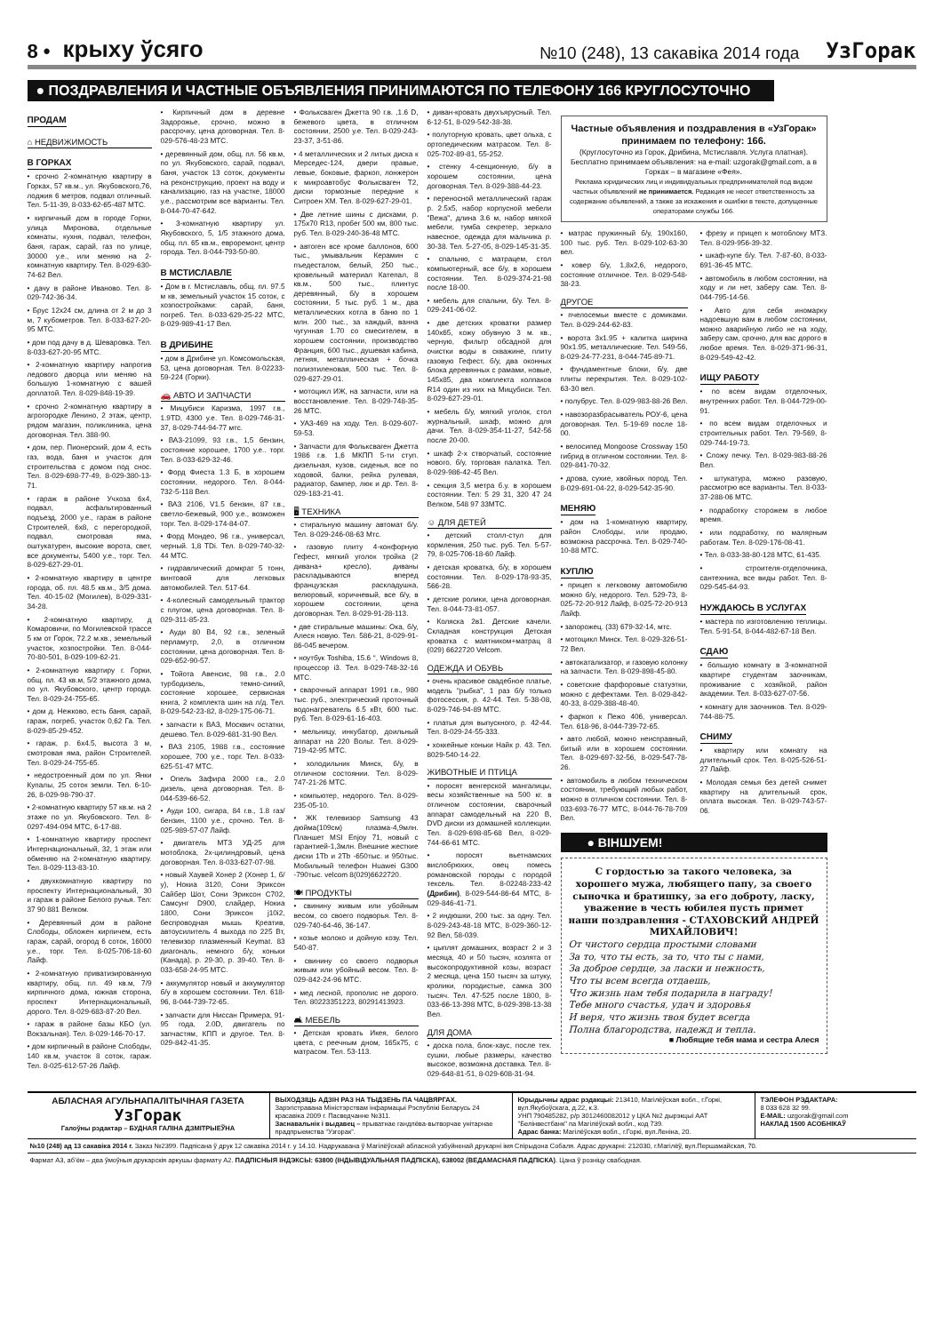8 • крыху ўсяго №10 (248), 13 сакавіка 2014 года УзГорак
● ПОЗДРАВЛЕНИЯ И ЧАСТНЫЕ ОБЪЯВЛЕНИЯ ПРИНИМАЮТСЯ ПО ТЕЛЕФОНУ 166 КРУГЛОСУТОЧНО
ПРОДАМ
⌂ НЕДВИЖИМОСТЬ
В ГОРКАХ
• срочно 2-комнатную квартиру в Горках, 57 кв.м., ул. Якубовского,76, лоджия 6 метров, подвал отличный. Тел. 5-11-39, 8-033-62-65-487 МТС.
• кирпичный дом в городе Горки, улица Миронова, отдельные комнаты, кухня, подвал, телефон, баня, гараж, сарай, газ по улице, 30000 у.е., или меняю на 2-комнатную квартиру. Тел. 8-029-630-74-62 Вел.
• дачу в районе Иваново. Тел. 8-029-742-36-34.
• Брус 12х24 см, длина от 2 м до 3 м, 7 кубометров. Тел. 8-033-627-20-95 МТС.
• дом под дачу в д. Шеваровка. Тел. 8-033-627-20-95 МТС.
• 2-комнатную квартиру напротив ледового дворца или меняю на большую 1-комнатную с вашей доплатой. Тел. 8-029-848-19-39.
• срочно 2-комнатную квартиру в агрогородке Ленино, 2 этаж, центр, рядом магазин, поликлиника, цена договорная. Тел. 388-90.
• дом, пер. Пионерский, дом 4, есть газ, вода, баня и участок для строительства с домом под снос. Тел. 8-029-698-77-49, 8-029-380-13-71.
• гараж в районе Учхоза 6х4, подвал, асфальтированный подъезд, 2000 у.е., гараж в районе Строителей, 6х8, с перегородкой, подвал, смотровая яма, оштукатурен, высокие ворота, свет, все документы, 5400 у.е., торг. Тел. 8-029-627-29-01.
• 2-комнатную квартиру в центре города, об. пл. 48.5 кв.м., 3/5 дома. Тел. 40-15-02 (Могилев), 8-029-331-34-28.
• 2-комнатную квартиру, д Комаровичи, по Могилевской трассе 5 км от Горок, 72.2 м.кв., земельный участок, хозпостройки. Тел. 8-044-70-80-501, 8-029-109-62-21.
• 2-комнатную квартиру г. Горки, общ. пл. 43 кв.м, 5/2 этажного дома, по ул. Якубовского, центр города. Тел. 8-029-24-755-65.
• дом д. Нежково, есть баня, сарай, гараж, погреб, участок 0,62 Га. Тел. 8-029-85-29-452.
• гараж, р. 6х4.5, высота 3 м, смотровая яма, район Строителей. Тел. 8-029-24-755-65.
• недостроенный дом по ул. Янки Купалы, 25 соток земли. Тел. 6-10-26, 8-029-98-790-37.
• 2-комнатную квартиру 57 кв.м. на 2 этаже по ул. Якубовского. Тел. 8-0297-494-094 МТС, 6-17-88.
• 1-комнатную квартиру проспект Интернациональный, 32, 1 этаж или обменяю на 2-комнатную квартиру. Тел. 8-029-113-83-10.
• двухкомнатную квартиру по проспекту Интернациональный, 30 и гараж в районе Белого ручья. Тел: 37 90 881 Велком.
• Деревянный дом в районе Слободы, обложен кирпичем, есть гараж, сарай, огород 6 соток, 16000 у.е., торг. Тел. 8-025-706-18-60 Лайф.
• 2-комнатную приватизированную квартиру, общ. пл. 49 кв.м, 7/9 кирпичного дома, южная сторона, проспект Интернациональный, дорого. Тел. 8-029-683-87-20 Вел.
• гараж в районе базы КБО (ул. Вокзальная). Тел. 8-029-146-70-17.
• дом кирпичный в районе Слободы, 140 кв.м, участок 8 соток, гараж. Тел. 8-025-612-57-26 Лайф.
• Кирпичный дом в деревне Задорожье, срочно, можно в рассрочку, цена договорная. Тел. 8-029-576-48-23 МТС.
• деревянный дом, общ. пл. 56 кв.м, по ул. Якубовского, сарай, подвал, баня, участок 13 соток, документы на реконструкцию, проект на воду и канализацию, газ на участке, 18000 у.е., рассмотрим все варианты. Тел. 8-044-70-47-642.
• 3-комнатную квартиру ул. Якубовского, 5, 1/5 этажного дома, общ. пл. 65 кв.м., евроремонт, центр города. Тел. 8-044-793-50-80.
В МСТИСЛАВЛЕ
• Дом в г. Мстиславль, общ. пл. 97.5 м кв, земельный участок 15 соток, с хозпостройками: сарай, баня, погреб. Тел. 8-033-629-25-22 МТС, 8-029-989-41-17 Вел.
В ДРИБИНЕ
• дом в Дрибине ул. Комсомольская, 53, цена договорная. Тел. 8-02233-59-224 (Горки).
🚗 АВТО И ЗАПЧАСТИ
• Мицубиси Каризма, 1997 г.в., 1.9TD, 4300 у.е. Тел. 8-029-746-31-37, 8-029-744-94-77 мтс.
• ВАЗ-21099, 93 г.в., 1,5 бензин, состояние хорошее, 1700 у.е.. торг. Тел. 8-033-629-32-46.
• Форд Фиеста 1.3 Б, в хорошем состоянии, недорого. Тел. 8-044-732-5-118 Вел.
• ВАЗ 2106, V1.5 бензин, 87 г.в., светло-бежевый, 900 у.е., возможен торг. Тел. 8-029-174-84-07.
• Форд Мондео, 96 г.в., универсал, черный. 1,8 TDi. Тел. 8-029-740-32-44 МТС.
• гидравлический домкрат 5 тонн, винтовой для легковых автомобилей. Тел. 517-64.
• 4-колесный самодельный трактор с плугом, цена договорная. Тел. 8-029-311-85-23.
• Ауди 80 В4, 92 г.в., зеленый перламутр, 2,0, в отличном состоянии, цена договорная. Тел. 8-029-652-90-57.
• Тойота Авенсис, 98 г.в., 2.0 турбодизель, темно-синий, состояние хорошее, сервисная книга, 2 комплекта шин на л/д. Тел. 8-029-542-23-82, 8-029-175-06-71.
• запчасти к ВАЗ, Москвич остатки, дешево. Тел. 8-029-681-31-90 Вел.
• ВАЗ 2105, 1988 г.в., состояние хорошее, 700 у.е., торг. Тел. 8-033-625-51-47 МТС.
• Опель Зафира 2000 г.в., 2.0 дизель, цена договорная. Тел. 8-044-539-66-52.
• Ауди 100, сигара, 84 г.в., 1.8 газ/бензин, 1100 у.е., срочно. Тел. 8-025-989-57-07 Лайф.
• двигатель МТЗ УД-25 для мотоблока, 2х-цилиндровый, цена договорная. Тел. 8-033-627-07-98.
• новый Хаувей Хонер 2 (Хонер 1, б/у), Нокиа 3120, Сони Эриксон Сайбер Шот, Сони Эриксон С702, Самсунг D900, слайдер, Нокиа 1800, Сони Эриксон j10i2, беспроводная мышь Креатив, автоусилитель 4 выхода по 225 Вт, телевизор плазменный Keymat. 83 диагональ, немного б/у, коньки (Канада), р. 29-30, р. 39-40. Тел. 8-033-658-24-95 МТС.
• аккумулятор новый и аккумулятор б/у в хорошем состоянии. Тел. 618-96, 8-044-739-72-65.
• запчасти для Ниссан Примера, 91-95 года, 2.0D, двигатель по запчастям, КПП и другое. Тел. 8-029-842-41-35.
• Фольксваген Джетта 90 г.в. ,1.6 D, бежевого цвета, в отличном состоянии, 2500 у.е. Тел. 8-029-243-23-37, 3-51-86.
• 4 металлических и 2 литых диска к Мерседес-124, двери правые, левые, боковые, фаркоп, лонжерон к микроавтобус Фольксваген Т2, диски тормозные передние к Ситроен ХМ. Тел. 8-029-627-29-01.
• Две летние шины с дисками, р. 175х70 R13, пробег 500 км, 800 тыс. руб. Тел. 8-029-240-36-48 МТС.
• автоген все кроме баллонов, 600 тыс., умывальник Керамин с пъедесталом, белый, 250 тыс., кровельный материал Катепал, 8 кв.м., 500 тыс., плинтус деревянный, б/у в хорошем состоянии, 5 тыс. руб. 1 м., два металлических котла в баню по 1 млн. 200 тыс., за каждый, ванна чугунная 1.70 со смесителем, в хорошем состоянии, производство Франция, 600 тыс., душевая кабина, летняя, металлическая + бочка полиэтиленовая, 500 тыс. Тел. 8-029-627-29-01.
• мотоцикл ИЖ, на запчасти, или на восстановление. Тел. 8-029-748-35-26 МТС.
• УАЗ-469 на ходу. Тел. 8-029-607-59-53.
• Запчасти для Фольксваген Джетта 1986 г.в. 1,6 МКПП 5-ти ступ. дизельная, кузов, сиденья, все по ходовой, балки, рейка рулевая, радиатор, бампер, люк и др. Тел. 8-029-183-21-41.
🖥 ТЕХНИКА
• стиральную машину автомат б/у. Тел. 8-029-246-08-63 Мтс.
• газовую плиту 4-конфорную Гефест, мягкий уголок тройка (2 дивана+ кресло), диваны раскладываются вперед французская раскладушка, велюровый, коричневый, все б/у, в хорошем состоянии, цена договорная. Тел. 8-029-91-28-113.
• две стиральные машины: Ока, б/у, Алеся новую. Тел. 586-21, 8-029-91-86-045 вечером.
• ноутбук Toshiba, 15.6 “, Windows 8, процессор i3. Тел. 8-029-748-32-16 МТС.
• сварочный аппарат 1991 г.в., 980 тыс. руб., электрический проточный водонагреватель 6.5 кВт, 600 тыс. руб. Тел. 8-029-61-16-403.
• мельницу, инкубатор, доильный аппарат на 220 Вольт. Тел. 8-029-719-42-95 МТС.
• холодильник Минск, б/у, в отличном состоянии. Тел. 8-029-747-21-26 МТС.
• компьютер, недорого. Тел. 8-029-235-05-10.
• ЖК телевизор Samsung 43 дюйма(109см) плазма-4,9млн. Планшет MSI Enjoy 71, новый с гарантией-1,3млн. Внешние жесткие диски 1Tb и 2Tb -650тыс. и 950тыс. Мобильный телефон Huawei G300 -790тыс. velcom 8(029)6622720.
🍽 ПРОДУКТЫ
• свинину живым или убойным весом, со своего подворья. Тел. 8-029-740-64-46, 36-147.
• козье молоко и дойную козу. Тел. 540-87.
• свинину со своего подворья живым или убойный весом. Тел. 8-029-842-24-96 МТС.
• мед лесной, прополис не дорого. Тел. 80223351223, 80291413923.
🛋 МЕБЕЛЬ
• Детская кровать Икея, белого цвета, с реечным дном, 165х75, с матрасом. Тел. 53-113.
• диван-кровать двухъярусный. Тел. 6-12-51, 8-029-542-38-38.
• полуторную кровать, цвет ольха, с ортопедическим матрасом. Тел. 8-025-702-89-81, 55-252.
• стенку 4-секционную, б/у в хорошем состоянии, цена договорная. Тел. 8-029-388-44-23.
• переносной металлический гараж р. 2.5х5, набор корпусной мебели "Вежа", длина 3.6 м, набор мягкой мебели, тумба секретер, зеркало навесное, одежда для мальчика р. 30-38. Тел. 5-27-05, 8-029-145-31-35.
• спальню, с матрацем, стол компьютерный, все б/у, в хорошем состоянии. Тел. 8-029-374-21-98 после 18-00.
• мебель для спальни, б/у. Тел. 8-029-241-06-02.
• две детских кроватки размер 140х65, кожу обувную 3 м. кв., черную, фильтр обсадной для очистки воды в скважине, плиту газовую Гефест, б/у, два оконных блока деревянных с рамами, новые, 145х85, два комплекта колпаков R14 один из них на Мицубиси. Тел. 8-029-627-29-01.
• мебель б/у, мягкий уголок, стол журнальный, шкаф, можно для дачи. Тел. 8-029-354-11-27, 542-56 после 20-00.
• шкаф 2-х створчатый, состояние нового, б/у, торговая палатка. Тел. 8-029-986-42-45 Вел.
• секция 3,5 метра б.у. в хорошем состоянии. Тел: 5 29 31, 320 47 24 Велком, 548 97 33МТС.
☺ ДЛЯ ДЕТЕЙ
• детский столл-стул для кормления, 250 тыс. руб. Тел. 5-57-79, 8-025-706-18-60 Лайф.
• детская кроватка, б/у, в хорошем состоянии. Тел. 8-029-178-93-35, 566-28.
• детские ролики, цена договорная. Тел. 8-044-73-81-057.
• Коляска 2в1. Детские качели. Складная конструкция Детская кроватка с маятником+матрац 8 (029) 6622720 Velcom.
ОДЕЖДА И ОБУВЬ
• очень красивое свадебное платье, модель "рыбка", 1 раз б/у только фотосессия, р. 42-44. Тел. 5-38-08, 8-029-746-94-89 МТС.
• платья для выпускного, р. 42-44. Тел. 8-029-24-55-333.
• хоккейные коньки Найк р. 43. Тел. 8029-540-14-22.
ЖИВОТНЫЕ И ПТИЦА
• поросят венгерской мангалицы, весы хозяйственные на 500 кг. в отличном состоянии, сварочный аппарат самодельный на 220 В, DVD диски из домашней коллекции. Тел. 8-029-698-85-68 Вел, 8-029-744-66-61 МТС.
• поросят вьетнамских вислобрюхих, овец помесь романовской породы с породой тексель. Тел. 8-02248-233-42 (Дрибин), 8-029-544-86-64 МТС, 8-029-846-41-71.
• 2 индюшки, 200 тыс. за одну. Тел. 8-029-243-48-18 МТС, 8-029-360-12-92 Вел, 58-039.
• цыплят домашних, возраст 2 и 3 месяца, 40 и 50 тысяч, козлята от высокопродуктивной козы, возраст 2 месяца, цена 150 тысяч за штуку, кролики, породистые, самка 300 тысяч. Тел. 47-525 после 1800, 8-033-66-13-398 МТС, 8-029-398-13-38 Вел.
ДЛЯ ДОМА
• доска пола, блок-хаус, после тех. сушки, любые размеры, качество высокое, возможна доставка. Тел. 8-029-648-81-51, 8-029-608-31-94.
Частные объявления и поздравления в «УзГорак» принимаем по телефону: 166.
(Круглосуточно из Горок, Дрибина, Мстиславля. Услуга платная).
Бесплатно принимаем объявления: на e-mail: uzgorak@gmail.com, а в Горках – в магазине «Фея».
Реклама юридических лиц и индивидуальных предпринимателей под видом частных объявлений не принимается. Редакция не несет ответственность за содержание объявлений, а также за искажения и ошибки в тексте, допущенные операторами службы 166.
• матрас пружинный б/у, 190х160, 100 тыс. руб. Тел. 8-029-102-63-30 вел.
• ковер б/у, 1,8х2,6, недорого, состояние отличное. Тел. 8-029-548-38-23.
ДРУГОЕ
• пчелосемьи вместе с домиками. Тел. 8-029-244-62-83.
• ворота 3х1.95 + калитка ширина 90х1.95, металлические. Тел. 549-56, 8-029-24-77-231, 8-044-745-89-71.
• фундаментные блоки, б/у, две плиты перекрытия. Тел. 8-029-102-63-30 вел.
• полубрус. Тел. 8-029-983-88-26 Вел.
• навозоразбрасыватель РОУ-6, цена договорная. Тел. 5-19-69 после 18-00.
• велосипед Mongoose Crossway 150 гибрид в отличном состоянии. Тел. 8-029-841-70-32.
• дрова, сухие, хвойных пород. Тел. 8-029-691-04-22, 8-029-542-35-90.
МЕНЯЮ
• дом на 1-комнатную квартиру, район Слободы, или продаю, возможна рассрочка. Тел. 8-029-740-10-88 МТС.
КУПЛЮ
• прицеп к легковому автомобилю можно б/у, недорого. Тел. 529-73, 8-025-72-20-912 Лайф, 8-025-72-20-913 Лайф.
• запорожец. (33) 679-32-14, мтс.
• мотоцикл Минск. Тел. 8-029-326-51-72 Вел.
• автокатализатор, и газовую колонку на запчасти. Тел. 8-029-898-45-80.
• советские фарфоровые статуэтки, можно с дефектами. Тел. 8-029-842-40-33, 8-029-388-48-40.
• фаркоп к Пежо 406, универсал. Тел. 618-96, 8-044-739-72-65.
• авто любой, можно неисправный, битый или в хорошем состоянии. Тел. 8-029-697-32-56, 8-029-547-78-26.
• автомобиль в любом техническом состоянии, требующий любых работ, можно в отличном состоянии. Тел. 8-033-693-76-77 МТС, 8-044-76-78-709 Вел.
• фрезу и прицеп к мотоблоку МТЗ. Тел. 8-029-956-39-32.
• шкаф-купе б/у. Тел. 7-87-60, 8-033-691-36-45 МТС.
• автомобиль в любом состоянии, на ходу и ли нет, заберу сам. Тел. 8-044-795-14-56.
• Авто для себя иномарку надоевшую вам в любом состоянии, можно аварийную либо не на ходу, заберу сам, срочно, для вас дорого в любое время. Тел. 8-029-371-96-31, 8-029-549-42-42.
ИЩУ РАБОТУ
• по всем видам отделочных, внутренних работ. Тел. 8-044-729-00-91.
• по всем видам отделочных и строительных работ. Тел. 79-569, 8-029-744-19-73.
• Сложу печку. Тел. 8-029-983-88-26 Вел.
• штукатура, можно разовую, рассмотрю все варианты. Тел. 8-033-37-288-06 МТС.
• подработку сторожем в любое время.
• или подработку, по малярным работам. Тел. 8-029-176-08-41.
• Тел. 8-033-38-80-128 МТС, 61-435.
• строителя-отделочника, сантехника, все виды работ. Тел. 8-029-545-64-93.
НУЖДАЮСЬ В УСЛУГАХ
• мастера по изготовлению теплицы. Тел. 5-91-54, 8-044-482-67-18 Вел.
СДАЮ
• большую комнату в 3-комнатной квартире студентам заочникам, проживание с хозяйкой, район академии. Тел. 8-033-627-07-56.
• комнату для заочников. Тел. 8-029-744-88-75.
СНИМУ
• квартиру или комнату на длительный срок. Тел. 8-025-526-51-27 Лайф.
• Молодая семья без детей снимет квартиру на длительный срок, оплата высокая. Тел. 8-029-743-57-06.
● ВІНШУЕМ!
С гордостью за такого человека, за хорошего мужа, любящего папу, за своего сыночка и братишку, за его доброту, ласку, уважение в честь юбилея пусть примет наши поздравления - СТАХОВСКИЙ АНДРЕЙ МИХАЙЛОВИЧ!
От чистого сердца простыми словами
За то, что ты есть, за то, что ты с нами,
За доброе сердце, за ласки и нежность,
Что ты всем всегда отдаешь,
Что жизнь нам тебя подарила в награду!
Тебе много счастья, удач и здоровья
И веря, что жизнь твоя будет всегда
Полна благородства, надежд и тепла.
■ Любящие тебя мама и сестра Алеся
АБЛАСНАЯ АГУЛЬНАПАЛІТЫЧНАЯ ГАЗЕТА
УзГорак
Галоўны рэдактар – БУДНАЯ ГАЛІНА ДЗМІТРЫЕЎНА
ВЫХОДЗІЦЬ АДЗІН РАЗ НА ТЫДЗЕНЬ ПА ЧАЦВЯРГАХ.
Зарэгістравана Міністэрствам інфармацыі Рэспублікі Беларусь 24 красавіка 2009 г. Пасведчанне №311.
Заснавальнік і выдавец – прыватнае гандлёва-вытворчае унітарнае прадпрыемства “Узгорак”.
Юрыдычны адрас рэдакцыі: 213410, Магілёўская вобл., г.Горкі, вул.Якубоўскага, д.22, к.3.
УНП 790485282, р/р 3012460082012 у ЦКА №2 дырэкцыі ААТ "Белінвестбанк" па Магілёўскай вобл., код 739.
Адрас банка: Магілёўская вобл., г.Горкі, вул.Леніна, 20.
ТЭЛЕФОН РЭДАКТАРА:
8 033 628 32 99.
E-MAIL: uzgorak@gmail.com
НАКЛАД 1500 АСОБНІКАЎ
№10 (248) ад 13 сакавіка 2014 г. Заказ №2399. Падпісана ў друк 12 сакавіка 2014 г. у 14.10. Надрукавана ў Магілёўскай абласной узбуйненай друкарні імя Спірыдона Собаля. Адрас друкарні: 212030, г.Магілёў, вул.Першамайская, 70.
Фармат А3, аб’ём – два ўмоўныя друкарскія аркушы фармату А2. ПАДПІСНЫЯ ІНДЭКСЫ: 63800 (ІНДЫВІДУАЛЬНАЯ ПАДПІСКА), 638002 (ВЕДАМАСНАЯ ПАДПІСКА). Цана ў розніцу свабодная.